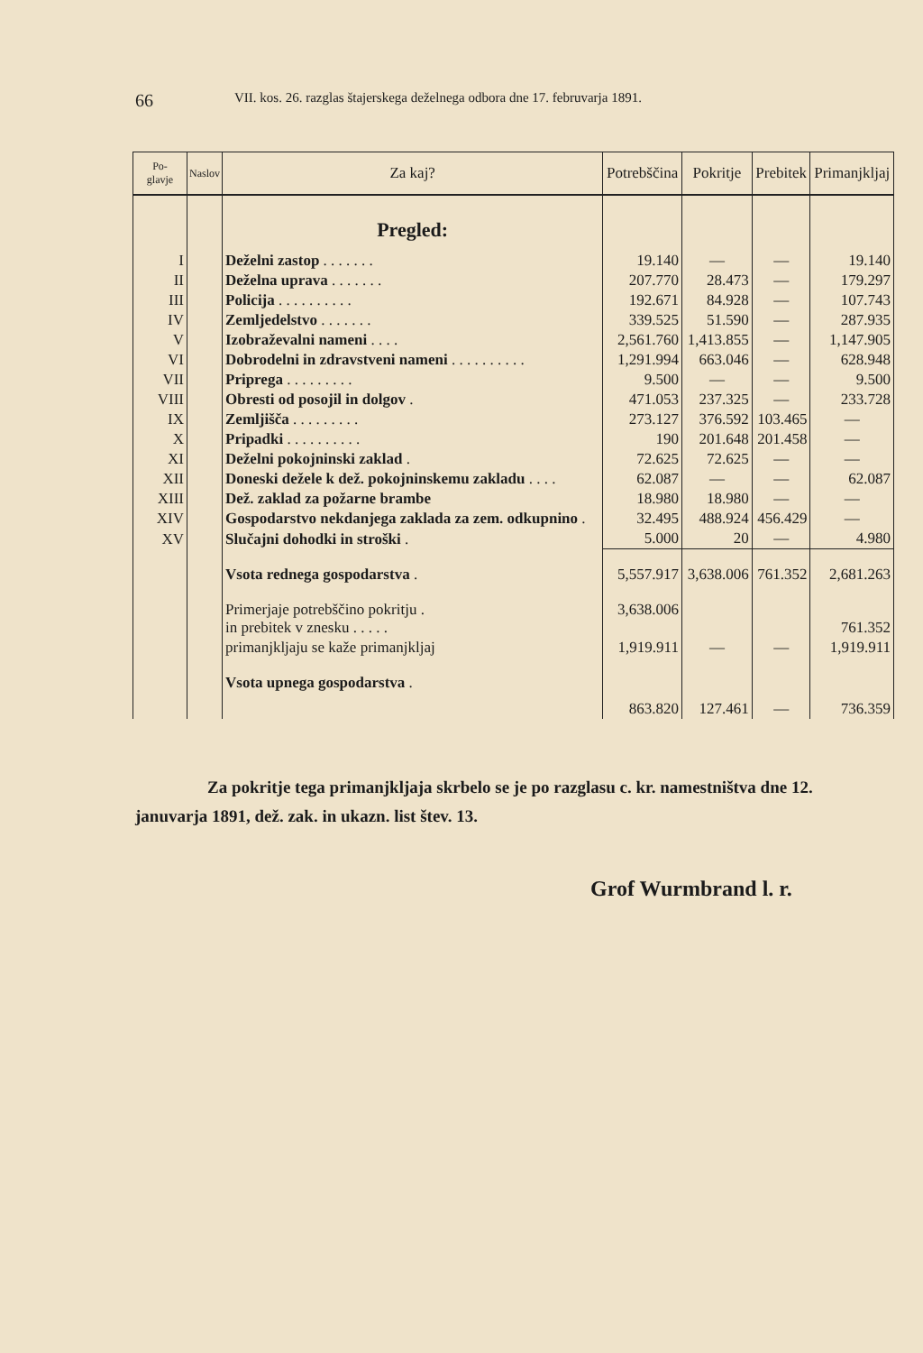66 VII. kos. 26. razglas štajerskega deželnega odbora dne 17. februvarja 1891.
| Po- glavje | Naslov | Za kaj? | Potrebščina | Pokritje | Prebitek | Primanjkljaj |
| --- | --- | --- | --- | --- | --- | --- |
| | | Pregled: | | | | |
| I | | Deželni zastop . . . . . . . | 19.140 | — | — | 19.140 |
| II | | Deželna uprava . . . . . . . | 207.770 | 28.473 | — | 179.297 |
| III | | Policija . . . . . . . . . . | 192.671 | 84.928 | — | 107.743 |
| IV | | Zemljedelstvo . . . . . . . | 339.525 | 51.590 | — | 287.935 |
| V | | Izobraževalni nameni . . . . | 2,561.760 | 1,413.855 | — | 1,147.905 |
| VI | | Dobrodelni in zdravstveni nameni . . . . . . . . . . | 1,291.994 | 663.046 | — | 628.948 |
| VII | | Priprega . . . . . . . . . | 9.500 | — | — | 9.500 |
| VIII | | Obresti od posojil in dolgov . | 471.053 | 237.325 | — | 233.728 |
| IX | | Zemljišča . . . . . . . . . | 273.127 | 376.592 | 103.465 | — |
| X | | Pripadki . . . . . . . . . . | 190 | 201.648 | 201.458 | — |
| XI | | Deželni pokojninski zaklad . | 72.625 | 72.625 | — | — |
| XII | | Doneski dežele k dež. pokojninskemu zakladu . . . . | 62.087 | — | — | 62.087 |
| XIII | | Dež. zaklad za požarne brambe | 18.980 | 18.980 | — | — |
| XIV | | Gospodarstvo nekdanjega zaklada za zem. odkupnino . | 32.495 | 488.924 | 456.429 | — |
| XV | | Slučajni dohodki in stroški . | 5.000 | 20 | — | 4.980 |
| | | Vsota rednega gospodarstva . | 5,557.917 | 3,638.006 | 761.352 | 2,681.263 |
| | | Primerjaje potrebščino pokritju . in prebitek v znesku . . . . . | 3,638.006 | | | 761.352 |
| | | primanjkljaju se kaže primanjkljaj | 1,919.911 | — | — | 1,919.911 |
| | | Vsota upnega gospodarstva . | 863.820 | 127.461 | — | 736.359 |
Za pokritje tega primanjkljaja skrbelo se je po razglasu c. kr. namestništva dne 12. januvarja 1891, dež. zak. in ukazn. list štev. 13.
Grof Wurmbrand l. r.